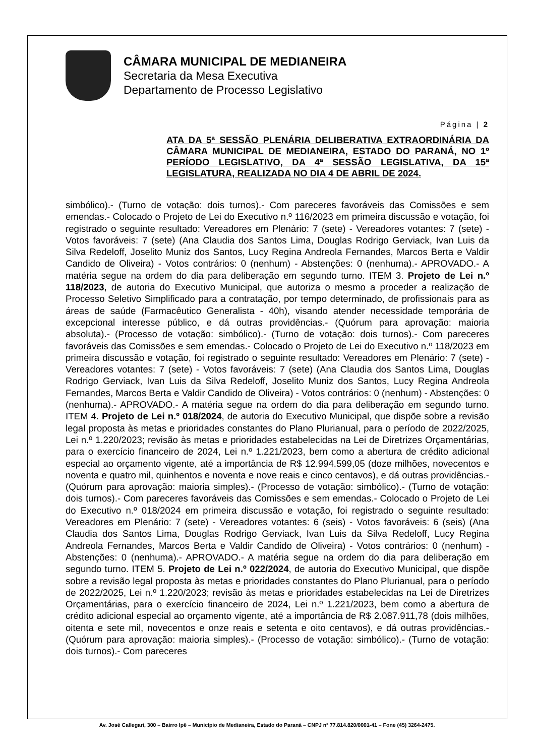CÂMARA MUNICIPAL DE MEDIANEIRA
Secretaria da Mesa Executiva
Departamento de Processo Legislativo
Página | 2
ATA DA 5ª SESSÃO PLENÁRIA DELIBERATIVA EXTRAORDINÁRIA DA CÂMARA MUNICIPAL DE MEDIANEIRA, ESTADO DO PARANÁ, NO 1º PERÍODO LEGISLATIVO, DA 4ª SESSÃO LEGISLATIVA, DA 15ª LEGISLATURA, REALIZADA NO DIA 4 DE ABRIL DE 2024.
simbólico).- (Turno de votação: dois turnos).- Com pareceres favoráveis das Comissões e sem emendas.- Colocado o Projeto de Lei do Executivo n.º 116/2023 em primeira discussão e votação, foi registrado o seguinte resultado: Vereadores em Plenário: 7 (sete) - Vereadores votantes: 7 (sete) - Votos favoráveis: 7 (sete) (Ana Claudia dos Santos Lima, Douglas Rodrigo Gerviack, Ivan Luis da Silva Redeloff, Joselito Muniz dos Santos, Lucy Regina Andreola Fernandes, Marcos Berta e Valdir Candido de Oliveira) - Votos contrários: 0 (nenhum) - Abstenções: 0 (nenhuma).- APROVADO.- A matéria segue na ordem do dia para deliberação em segundo turno. ITEM 3. Projeto de Lei n.º 118/2023, de autoria do Executivo Municipal, que autoriza o mesmo a proceder a realização de Processo Seletivo Simplificado para a contratação, por tempo determinado, de profissionais para as áreas de saúde (Farmacêutico Generalista - 40h), visando atender necessidade temporária de excepcional interesse público, e dá outras providências.- (Quórum para aprovação: maioria absoluta).- (Processo de votação: simbólico).- (Turno de votação: dois turnos).- Com pareceres favoráveis das Comissões e sem emendas.- Colocado o Projeto de Lei do Executivo n.º 118/2023 em primeira discussão e votação, foi registrado o seguinte resultado: Vereadores em Plenário: 7 (sete) - Vereadores votantes: 7 (sete) - Votos favoráveis: 7 (sete) (Ana Claudia dos Santos Lima, Douglas Rodrigo Gerviack, Ivan Luis da Silva Redeloff, Joselito Muniz dos Santos, Lucy Regina Andreola Fernandes, Marcos Berta e Valdir Candido de Oliveira) - Votos contrários: 0 (nenhum) - Abstenções: 0 (nenhuma).- APROVADO.- A matéria segue na ordem do dia para deliberação em segundo turno. ITEM 4. Projeto de Lei n.º 018/2024, de autoria do Executivo Municipal, que dispõe sobre a revisão legal proposta às metas e prioridades constantes do Plano Plurianual, para o período de 2022/2025, Lei n.º 1.220/2023; revisão às metas e prioridades estabelecidas na Lei de Diretrizes Orçamentárias, para o exercício financeiro de 2024, Lei n.º 1.221/2023, bem como a abertura de crédito adicional especial ao orçamento vigente, até a importância de R$ 12.994.599,05 (doze milhões, novecentos e noventa e quatro mil, quinhentos e noventa e nove reais e cinco centavos), e dá outras providências.- (Quórum para aprovação: maioria simples).- (Processo de votação: simbólico).- (Turno de votação: dois turnos).- Com pareceres favoráveis das Comissões e sem emendas.- Colocado o Projeto de Lei do Executivo n.º 018/2024 em primeira discussão e votação, foi registrado o seguinte resultado: Vereadores em Plenário: 7 (sete) - Vereadores votantes: 6 (seis) - Votos favoráveis: 6 (seis) (Ana Claudia dos Santos Lima, Douglas Rodrigo Gerviack, Ivan Luis da Silva Redeloff, Lucy Regina Andreola Fernandes, Marcos Berta e Valdir Candido de Oliveira) - Votos contrários: 0 (nenhum) - Abstenções: 0 (nenhuma).- APROVADO.- A matéria segue na ordem do dia para deliberação em segundo turno. ITEM 5. Projeto de Lei n.º 022/2024, de autoria do Executivo Municipal, que dispõe sobre a revisão legal proposta às metas e prioridades constantes do Plano Plurianual, para o período de 2022/2025, Lei n.º 1.220/2023; revisão às metas e prioridades estabelecidas na Lei de Diretrizes Orçamentárias, para o exercício financeiro de 2024, Lei n.º 1.221/2023, bem como a abertura de crédito adicional especial ao orçamento vigente, até a importância de R$ 2.087.911,78 (dois milhões, oitenta e sete mil, novecentos e onze reais e setenta e oito centavos), e dá outras providências.- (Quórum para aprovação: maioria simples).- (Processo de votação: simbólico).- (Turno de votação: dois turnos).- Com pareceres
Av. José Callegari, 300 – Bairro Ipê – Município de Medianeira, Estado do Paraná – CNPJ nº 77.814.820/0001-41 – Fone (45) 3264-2475.